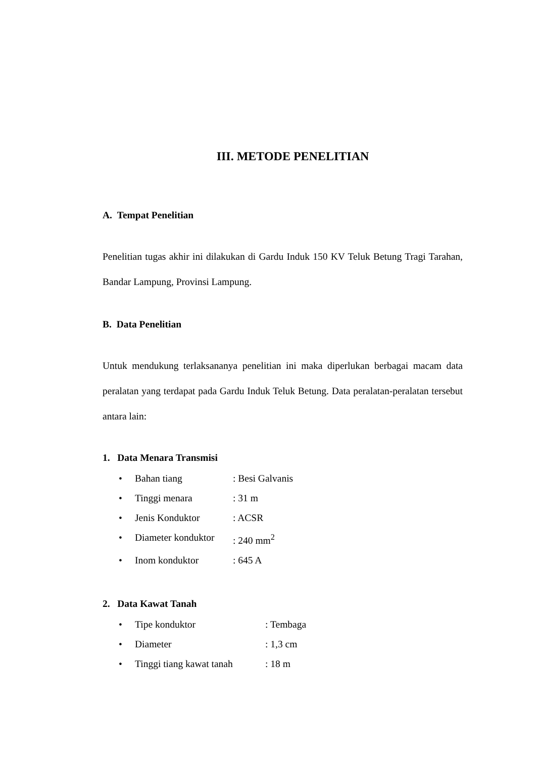III. METODE PENELITIAN
A. Tempat Penelitian
Penelitian tugas akhir ini dilakukan di Gardu Induk 150 KV Teluk Betung Tragi Tarahan, Bandar Lampung, Provinsi Lampung.
B. Data Penelitian
Untuk mendukung terlaksananya penelitian ini maka diperlukan berbagai macam data peralatan yang terdapat pada Gardu Induk Teluk Betung. Data peralatan-peralatan tersebut antara lain:
1. Data Menara Transmisi
• Bahan tiang: Besi Galvanis
• Tinggi menara: 31 m
• Jenis Konduktor: ACSR
• Diameter konduktor: 240 mm<sup>2</sup>
• Inom konduktor: 645 A
2. Data Kawat Tanah
• Tipe konduktor: Tembaga
• Diameter: 1,3 cm
• Tinggi tiang kawat tanah: 18 m